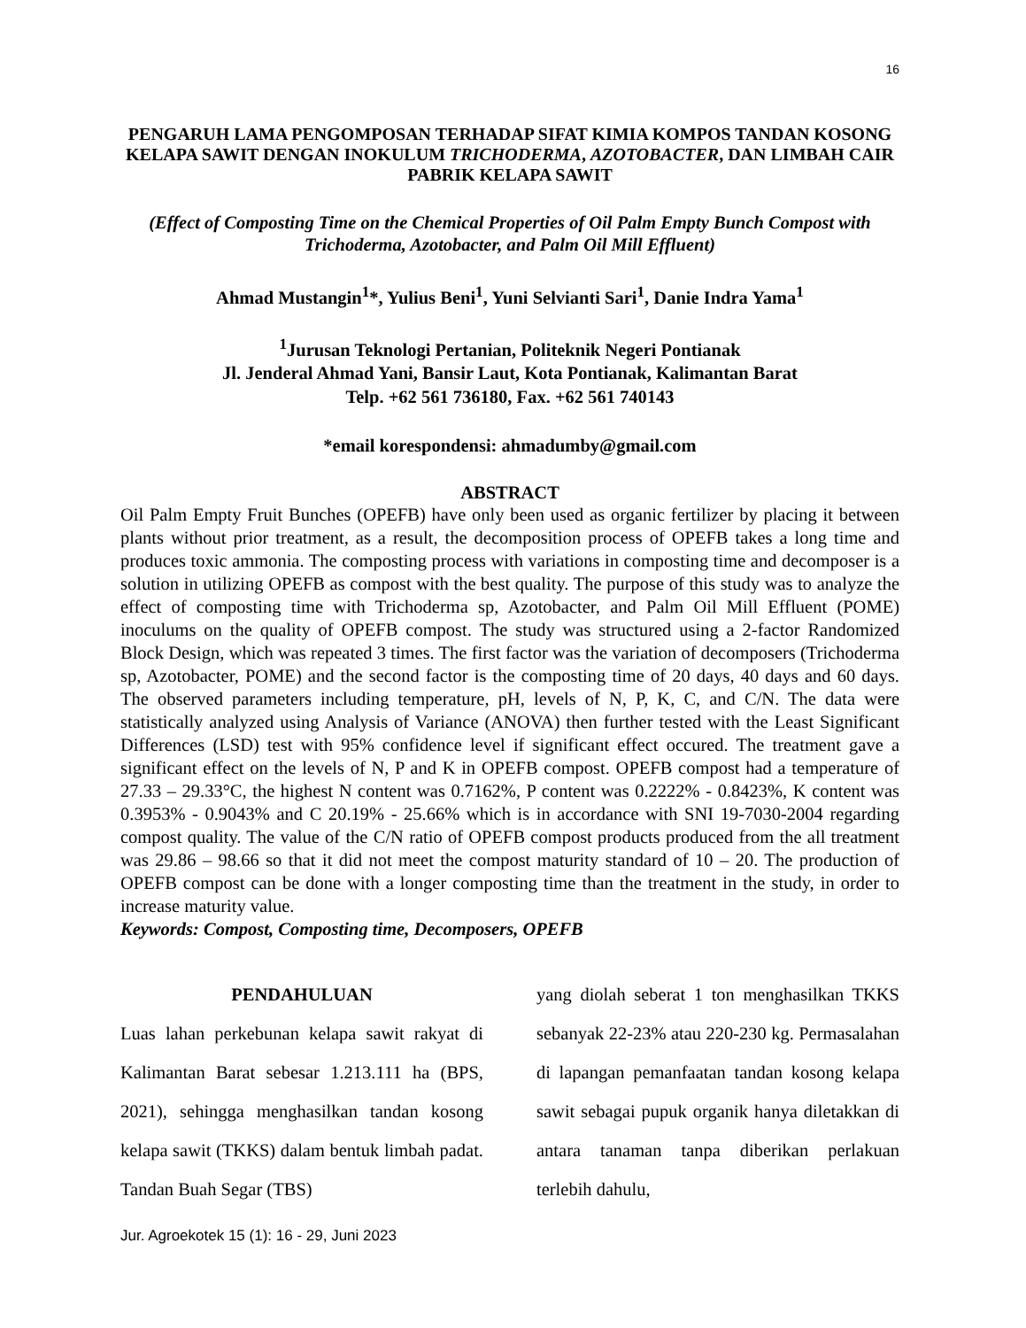16
PENGARUH LAMA PENGOMPOSAN TERHADAP SIFAT KIMIA KOMPOS TANDAN KOSONG KELAPA SAWIT DENGAN INOKULUM TRICHODERMA, AZOTOBACTER, DAN LIMBAH CAIR PABRIK KELAPA SAWIT
(Effect of Composting Time on the Chemical Properties of Oil Palm Empty Bunch Compost with Trichoderma, Azotobacter, and Palm Oil Mill Effluent)
Ahmad Mustangin<sup>1</sup>*, Yulius Beni<sup>1</sup>, Yuni Selvianti Sari<sup>1</sup>, Danie Indra Yama<sup>1</sup>
<sup>1</sup> Jurusan Teknologi Pertanian, Politeknik Negeri Pontianak
Jl. Jenderal Ahmad Yani, Bansir Laut, Kota Pontianak, Kalimantan Barat
Telp. +62 561 736180, Fax. +62 561 740143
*email korespondensi: ahmadumby@gmail.com
ABSTRACT
Oil Palm Empty Fruit Bunches (OPEFB) have only been used as organic fertilizer by placing it between plants without prior treatment, as a result, the decomposition process of OPEFB takes a long time and produces toxic ammonia. The composting process with variations in composting time and decomposer is a solution in utilizing OPEFB as compost with the best quality. The purpose of this study was to analyze the effect of composting time with Trichoderma sp, Azotobacter, and Palm Oil Mill Effluent (POME) inoculums on the quality of OPEFB compost. The study was structured using a 2-factor Randomized Block Design, which was repeated 3 times. The first factor was the variation of decomposers (Trichoderma sp, Azotobacter, POME) and the second factor is the composting time of 20 days, 40 days and 60 days. The observed parameters including temperature, pH, levels of N, P, K, C, and C/N. The data were statistically analyzed using Analysis of Variance (ANOVA) then further tested with the Least Significant Differences (LSD) test with 95% confidence level if significant effect occured. The treatment gave a significant effect on the levels of N, P and K in OPEFB compost. OPEFB compost had a temperature of 27.33 – 29.33°C, the highest N content was 0.7162%, P content was 0.2222% - 0.8423%, K content was 0.3953% - 0.9043% and C 20.19% - 25.66% which is in accordance with SNI 19-7030-2004 regarding compost quality. The value of the C/N ratio of OPEFB compost products produced from the all treatment was 29.86 – 98.66 so that it did not meet the compost maturity standard of 10 – 20. The production of OPEFB compost can be done with a longer composting time than the treatment in the study, in order to increase maturity value.
Keywords: Compost, Composting time, Decomposers, OPEFB
PENDAHULUAN
Luas lahan perkebunan kelapa sawit rakyat di Kalimantan Barat sebesar 1.213.111 ha (BPS, 2021), sehingga menghasilkan tandan kosong kelapa sawit (TKKS) dalam bentuk limbah padat. Tandan Buah Segar (TBS)
yang diolah seberat 1 ton menghasilkan TKKS sebanyak 22-23% atau 220-230 kg. Permasalahan di lapangan pemanfaatan tandan kosong kelapa sawit sebagai pupuk organik hanya diletakkan di antara tanaman tanpa diberikan perlakuan terlebih dahulu,
Jur. Agroekotek 15 (1): 16 - 29, Juni 2023